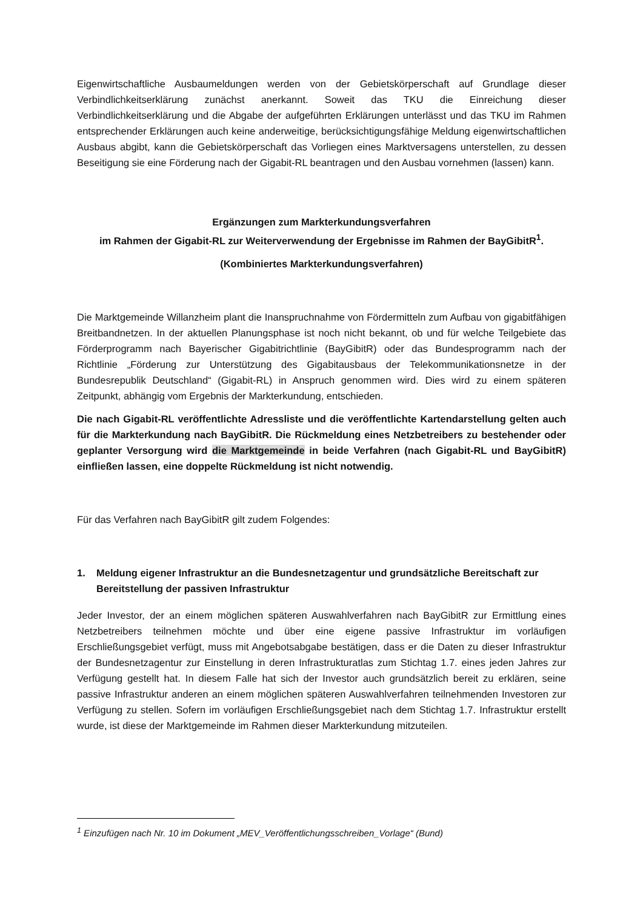Eigenwirtschaftliche Ausbaumeldungen werden von der Gebietskörperschaft auf Grundlage dieser Verbindlichkeitserklärung zunächst anerkannt. Soweit das TKU die Einreichung dieser Verbindlichkeitserklärung und die Abgabe der aufgeführten Erklärungen unterlässt und das TKU im Rahmen entsprechender Erklärungen auch keine anderweitige, berücksichtigungsfähige Meldung eigenwirtschaftlichen Ausbaus abgibt, kann die Gebietskörperschaft das Vorliegen eines Marktversagens unterstellen, zu dessen Beseitigung sie eine Förderung nach der Gigabit-RL beantragen und den Ausbau vornehmen (lassen) kann.
Ergänzungen zum Markterkundungsverfahren
im Rahmen der Gigabit-RL zur Weiterverwendung der Ergebnisse im Rahmen der BayGibitR<sup>1</sup>.
(Kombiniertes Markterkundungsverfahren)
Die Marktgemeinde Willanzheim plant die Inanspruchnahme von Fördermitteln zum Aufbau von gigabitfähigen Breitbandnetzen. In der aktuellen Planungsphase ist noch nicht bekannt, ob und für welche Teilgebiete das Förderprogramm nach Bayerischer Gigabitrichtlinie (BayGibitR) oder das Bundesprogramm nach der Richtlinie „Förderung zur Unterstützung des Gigabitausbaus der Telekommunikationsnetze in der Bundesrepublik Deutschland“ (Gigabit-RL) in Anspruch genommen wird. Dies wird zu einem späteren Zeitpunkt, abhängig vom Ergebnis der Markterkundung, entschieden.
Die nach Gigabit-RL veröffentlichte Adressliste und die veröffentlichte Kartendarstellung gelten auch für die Markterkundung nach BayGibitR. Die Rückmeldung eines Netzbetreibers zu bestehender oder geplanter Versorgung wird die Marktgemeinde in beide Verfahren (nach Gigabit-RL und BayGibitR) einfließen lassen, eine doppelte Rückmeldung ist nicht notwendig.
Für das Verfahren nach BayGibitR gilt zudem Folgendes:
1. Meldung eigener Infrastruktur an die Bundesnetzagentur und grundsätzliche Bereitschaft zur Bereitstellung der passiven Infrastruktur
Jeder Investor, der an einem möglichen späteren Auswahlverfahren nach BayGibitR zur Ermittlung eines Netzbetreibers teilnehmen möchte und über eine eigene passive Infrastruktur im vorläufigen Erschließungsgebiet verfügt, muss mit Angebotsabgabe bestätigen, dass er die Daten zu dieser Infrastruktur der Bundesnetzagentur zur Einstellung in deren Infrastrukturatlas zum Stichtag 1.7. eines jeden Jahres zur Verfügung gestellt hat. In diesem Falle hat sich der Investor auch grundsätzlich bereit zu erklären, seine passive Infrastruktur anderen an einem möglichen späteren Auswahlverfahren teilnehmenden Investoren zur Verfügung zu stellen. Sofern im vorläufigen Erschließungsgebiet nach dem Stichtag 1.7. Infrastruktur erstellt wurde, ist diese der Marktgemeinde im Rahmen dieser Markterkundung mitzuteilen.
<sup>1</sup> Einzufügen nach Nr. 10 im Dokument „MEV_Veröffentlichungsschreiben_Vorlage“ (Bund)